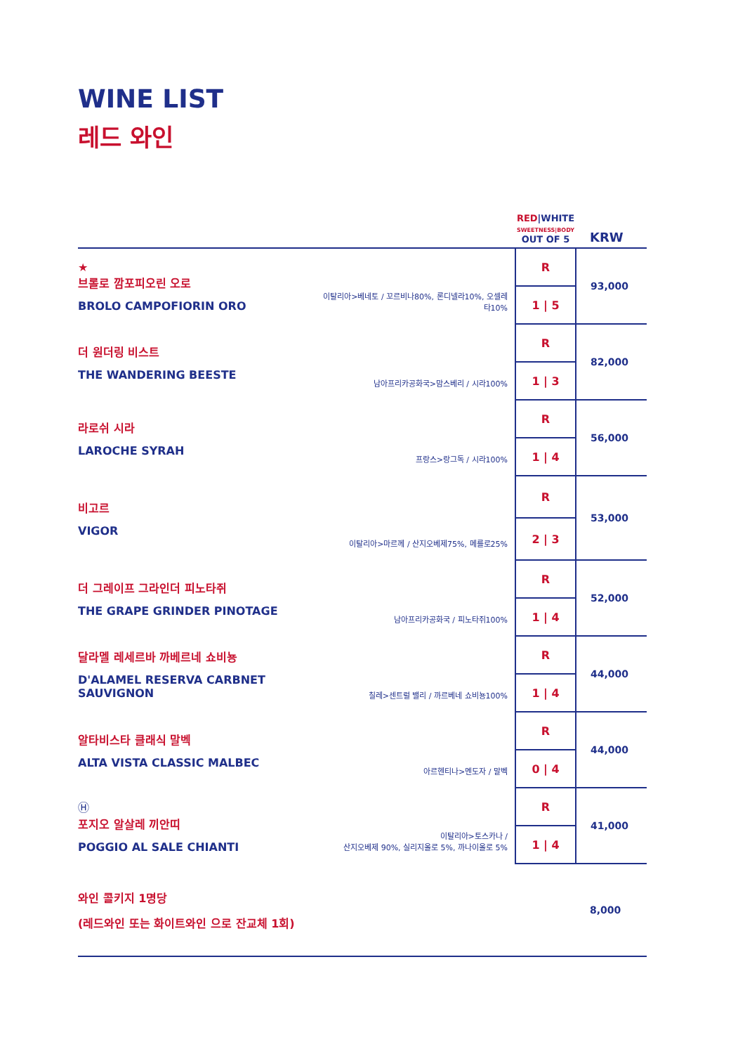WINE LIST
레드 와인
| | | RED /WHITE SWEETNESS/BODY OUT OF 5 | KRW |
| --- | --- | --- | --- |
| ★ 브롤로 깜포피오린 오로 BROLO CAMPOFIORIN ORO | 이탈리아>베네토 / 꼬르비나80%, 론디넬라10%, 오셀레타10% | R | 93,000 |
| | | 1 / 5 | |
| 더 원더링 비스트 THE WANDERING BEESTE | 남아프리카공화국>맘스베리 / 시라100% | R | 82,000 |
| | | 1 / 3 | |
| 라로쉬 시라 LAROCHE SYRAH | 프랑스>랑그독 / 시라100% | R | 56,000 |
| | | 1 / 4 | |
| 비고르 VIGOR | 이탈리아>마르께 / 산지오베제75%, 메를로25% | R | 53,000 |
| | | 2 / 3 | |
| 더 그레이프 그라인더 피노타쥐 THE GRAPE GRINDER PINOTAGE | 남아프리카공화국 / 피노타쥐100% | R | 52,000 |
| | | 1 / 4 | |
| 달라멜 레세르바 까베르네 쇼비뇽 D'ALAMEL RESERVA CARBNET SAUVIGNON | 칠레>센트럴 밸리 / 까르베네 쇼비뇽100% | R | 44,000 |
| | | 1 / 4 | |
| 알타비스타 클래식 말벡 ALTA VISTA CLASSIC MALBEC | 아르헨티나>멘도자 / 말벡 | R | 44,000 |
| | | 0 / 4 | |
| Ⓗ 포지오 알살레 끼안띠 POGGIO AL SALE CHIANTI | 이탈리아>토스카나 / 산지오베제 90%, 실리지올로 5%, 까나이올로 5% | R | 41,000 |
| | | 1 / 4 | |
| 와인 콜키지 1명당 (레드와인 또는 화이트와인 으로 잔교체 1회) | | | 8,000 |